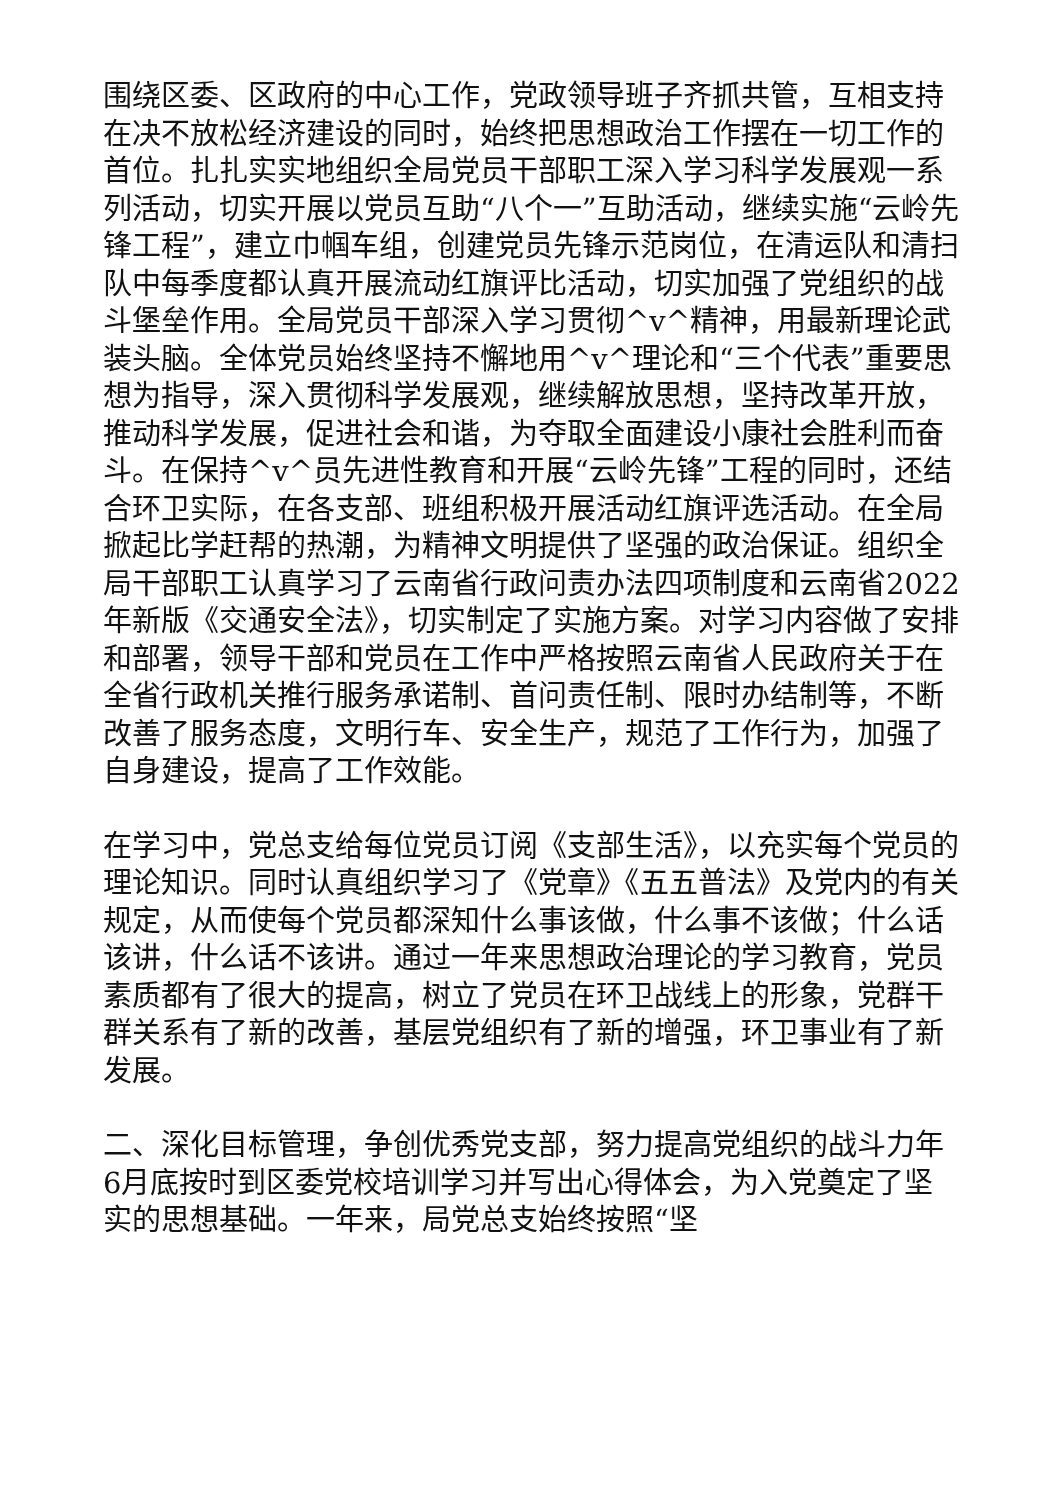围绕区委、区政府的中心工作，党政领导班子齐抓共管，互相支持在决不放松经济建设的同时，始终把思想政治工作摆在一切工作的首位。扎扎实实地组织全局党员干部职工深入学习科学发展观一系列活动，切实开展以党员互助“八个一”互助活动，继续实施“云岭先锋工程”，建立巾帼车组，创建党员先锋示范岗位，在清运队和清扫队中每季度都认真开展流动红旗评比活动，切实加强了党组织的战斗堡垒作用。全局党员干部深入学习贯彻^v^精神，用最新理论武装头脑。全体党员始终坚持不懈地用^v^理论和“三个代表”重要思想为指导，深入贯彻科学发展观，继续解放思想，坚持改革开放，推动科学发展，促进社会和谐，为夺取全面建设小康社会胜利而奋斗。在保持^v^员先进性教育和开展“云岭先锋”工程的同时，还结合环卫实际，在各支部、班组积极开展活动红旗评选活动。在全局掀起比学赶帮的热潮，为精神文明提供了坚强的政治保证。组织全局干部职工认真学习了云南省行政问责办法四项制度和云南省2022年新版《交通安全法》，切实制定了实施方案。对学习内容做了安排和部署，领导干部和党员在工作中严格按照云南省人民政府关于在全省行政机关推行服务承诺制、首问责任制、限时办结制等，不断改善了服务态度，文明行车、安全生产，规范了工作行为，加强了自身建设，提高了工作效能。
在学习中，党总支给每位党员订阅《支部生活》，以充实每个党员的理论知识。同时认真组织学习了《党章》《五五普法》及党内的有关规定，从而使每个党员都深知什么事该做，什么事不该做；什么话该讲，什么话不该讲。通过一年来思想政治理论的学习教育，党员素质都有了很大的提高，树立了党员在环卫战线上的形象，党群干群关系有了新的改善，基层党组织有了新的增强，环卫事业有了新发展。
二、深化目标管理，争创优秀党支部，努力提高党组织的战斗力年6月底按时到区委党校培训学习并写出心得体会，为入党奠定了坚实的思想基础。一年来，局党总支始终按照“坚